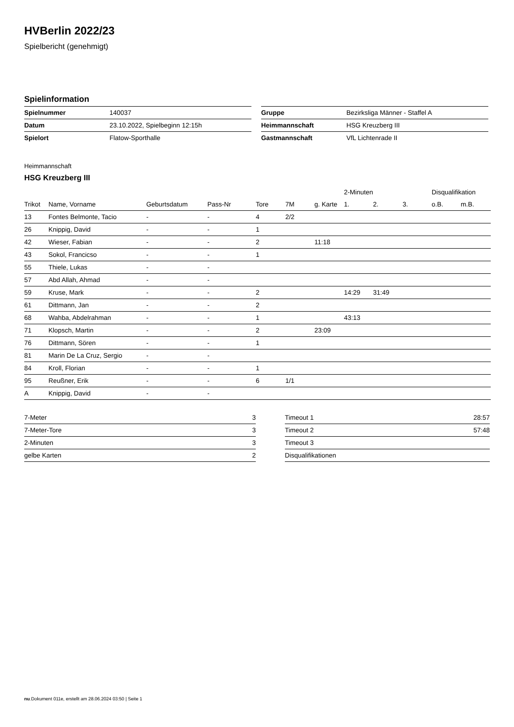HVBerlin 2022/23
Spielbericht (genehmigt)
Spielinformation
| Spielnummer | 140037 |
| Datum | 23.10.2022, Spielbeginn 12:15h |
| Spielort | Flatow-Sporthalle |
| Gruppe | Bezirksliga Männer - Staffel A |
| Heimmannschaft | HSG Kreuzberg III |
| Gastmannschaft | VfL Lichtenrade II |
Heimmannschaft
HSG Kreuzberg III
| | | | | | | | 2-Minuten | | | Disqualifikation | |
| --- | --- | --- | --- | --- | --- | --- | --- | --- | --- | --- | --- |
| Trikot | Name, Vorname | Geburtsdatum | Pass-Nr | Tore | 7M | g. Karte | 1. | 2. | 3. | o.B. | m.B. |
| 13 | Fontes Belmonte, Tacio | - | - | 4 | 2/2 | | | | | | |
| 26 | Knippig, David | - | - | 1 | | | | | | | |
| 42 | Wieser, Fabian | - | - | 2 | | 11:18 | | | | | |
| 43 | Sokol, Francicso | - | - | 1 | | | | | | | |
| 55 | Thiele, Lukas | - | - | | | | | | | | |
| 57 | Abd Allah, Ahmad | - | - | | | | | | | | |
| 59 | Kruse, Mark | - | - | 2 | | | 14:29 | 31:49 | | | |
| 61 | Dittmann, Jan | - | - | 2 | | | | | | | |
| 68 | Wahba, Abdelrahman | - | - | 1 | | | 43:13 | | | | |
| 71 | Klopsch, Martin | - | - | 2 | | 23:09 | | | | | |
| 76 | Dittmann, Sören | - | - | 1 | | | | | | | |
| 81 | Marin De La Cruz, Sergio | - | - | | | | | | | | |
| 84 | Kroll, Florian | - | - | 1 | | | | | | | |
| 95 | Reußner, Erik | - | - | 6 | 1/1 | | | | | | |
| A | Knippig, David | - | - | | | | | | | | |
| 7-Meter | 3 |
| 7-Meter-Tore | 3 |
| 2-Minuten | 3 |
| gelbe Karten | 2 |
| Timeout 1 | 28:57 |
| Timeout 2 | 57:48 |
| Timeout 3 | |
| Disqualifikationen | |
nu.Dokument 011e, erstellt am 28.06.2024 03:50 | Seite 1